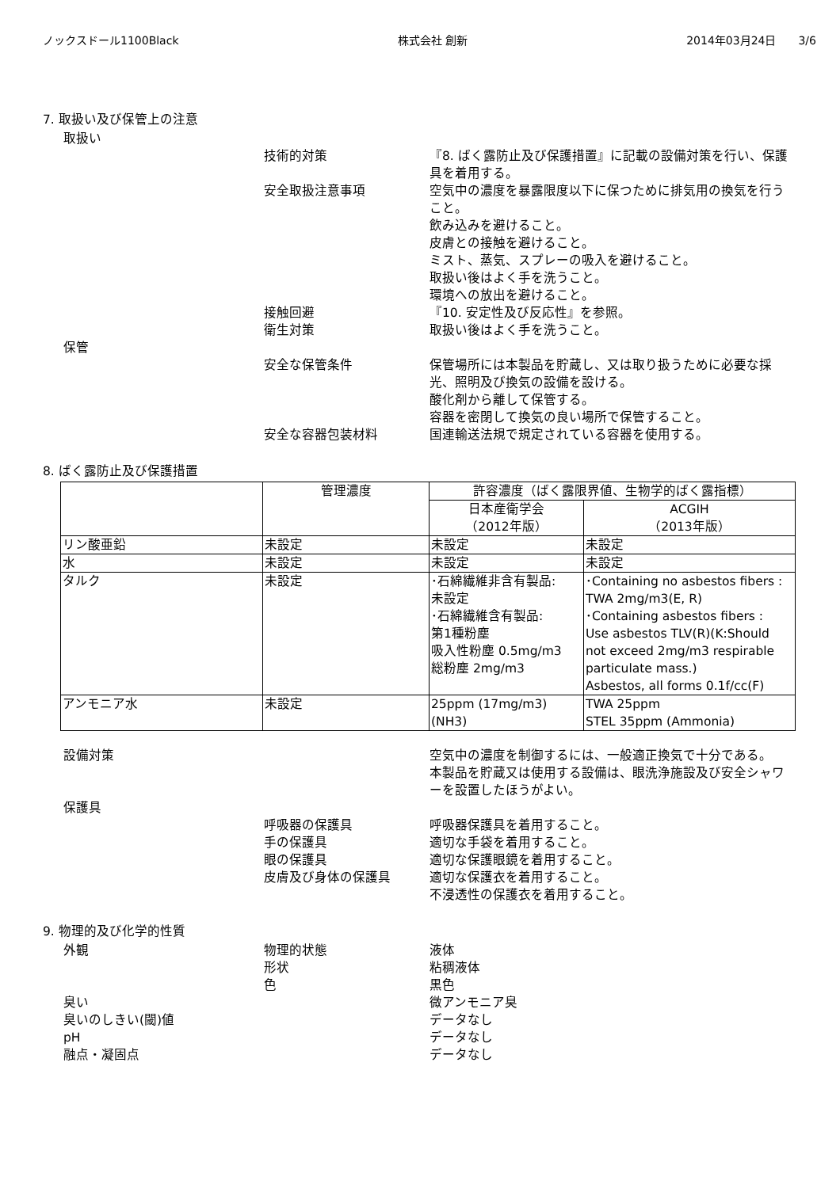ノックスドール1100Black 株式会社 創新 2014年03月24日　　3/6
7. 取扱い及び保管上の注意
取扱い
技術的対策 『8. ばく露防止及び保護措置』に記載の設備対策を行い、保護具を着用する。
安全取扱注意事項 空気中の濃度を暴露限度以下に保つために排気用の換気を行うこと。
飲み込みを避けること。
皮膚との接触を避けること。
ミスト、蒸気、スプレーの吸入を避けること。
取扱い後はよく手を洗うこと。
環境への放出を避けること。
接触回避 『10. 安定性及び反応性』を参照。
衛生対策 取扱い後はよく手を洗うこと。
保管
安全な保管条件 保管場所には本製品を貯蔵し、又は取り扱うために必要な採光、照明及び換気の設備を設ける。
酸化剤から離して保管する。
容器を密閉して換気の良い場所で保管すること。
安全な容器包装材料 国連輸送法規で規定されている容器を使用する。
8. ばく露防止及び保護措置
| | 管理濃度 | 許容濃度（ばく露限界値、生物学的ばく露指標） | |
| --- | --- | --- | --- |
| | | 日本産衛学会 （2012年版） | ACGIH （2013年版） |
| リン酸亜鉛 | 未設定 | 未設定 | 未設定 |
| 水 | 未設定 | 未設定 | 未設定 |
| タルク | 未設定 | ･石綿繊維非含有製品: 未設定 ･石綿繊維含有製品: 第1種粉塵 吸入性粉塵 0.5mg/m3 総粉塵 2mg/m3 | ･Containing no asbestos fibers : TWA 2mg/m3(E, R) ･Containing asbestos fibers : Use asbestos TLV(R)(K:Should not exceed 2mg/m3 respirable particulate mass.) Asbestos, all forms 0.1f/cc(F) |
| アンモニア水 | 未設定 | 25ppm (17mg/m3) (NH3) | TWA 25ppm STEL 35ppm (Ammonia) |
設備対策 空気中の濃度を制御するには、一般適正換気で十分である。
本製品を貯蔵又は使用する設備は、眼洗浄施設及び安全シャワーを設置したほうがよい。
保護具
呼吸器の保護具 呼吸器保護具を着用すること。
手の保護具 適切な手袋を着用すること。
眼の保護具 適切な保護眼鏡を着用すること。
皮膚及び身体の保護具 適切な保護衣を着用すること。
不浸透性の保護衣を着用すること。
9. 物理的及び化学的性質
外観 物理的状態 液体
形状 粘稠液体
色 黒色
臭い 微アンモニア臭
臭いのしきい(閾)値 データなし
pH データなし
融点・凝固点 データなし